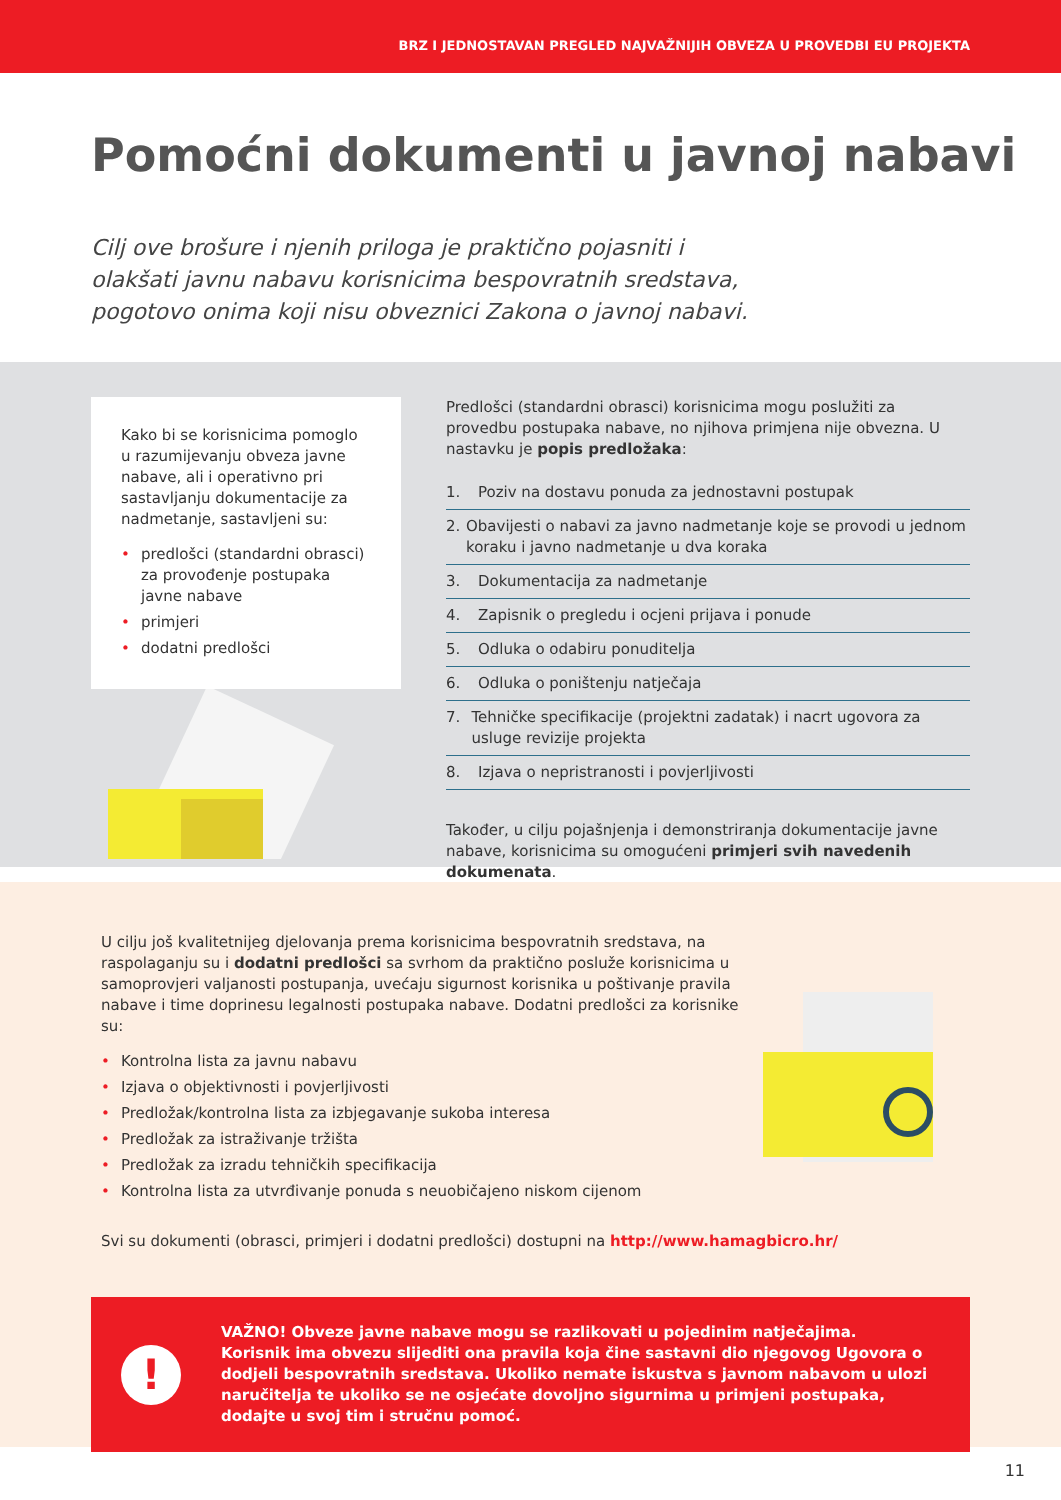BRZ I JEDNOSTAVAN PREGLED NAJVAŽNIJIH OBVEZA U PROVEDBI EU PROJEKTA
Pomoćni dokumenti u javnoj nabavi
Cilj ove brošure i njenih priloga je praktično pojasniti i olakšati javnu nabavu korisnicima bespovratnih sredstava, pogotovo onima koji nisu obveznici Zakona o javnoj nabavi.
Kako bi se korisnicima pomoglo u razumijevanju obveza javne nabave, ali i operativno pri sastavljanju dokumentacije za nadmetanje, sastavljeni su:
• predlošci (standardni obrasci) za provođenje postupaka javne nabave
• primjeri
• dodatni predlošci
Predlošci (standardni obrasci) korisnicima mogu poslužiti za provedbu postupaka nabave, no njihova primjena nije obvezna. U nastavku je popis predložaka:
1. Poziv na dostavu ponuda za jednostavni postupak
2. Obavijesti o nabavi za javno nadmetanje koje se provodi u jednom koraku i javno nadmetanje u dva koraka
3. Dokumentacija za nadmetanje
4. Zapisnik o pregledu i ocjeni prijava i ponude
5. Odluka o odabiru ponuditelja
6. Odluka o poništenju natječaja
7. Tehničke specifikacije (projektni zadatak) i nacrt ugovora za usluge revizije projekta
8. Izjava o nepristranosti i povjerljivosti
Također, u cilju pojašnjenja i demonstriranja dokumentacije javne nabave, korisnicima su omogućeni primjeri svih navedenih dokumenata.
U cilju još kvalitetnijeg djelovanja prema korisnicima bespovratnih sredstava, na raspolaganju su i dodatni predlošci sa svrhom da praktično posluže korisnicima u samoprovjeri valjanosti postupanja, uvećaju sigurnost korisnika u poštivanje pravila nabave i time doprinesu legalnosti postupaka nabave. Dodatni predlošci za korisnike su:
• Kontrolna lista za javnu nabavu
• Izjava o objektivnosti i povjerljivosti
• Predložak/kontrolna lista za izbjegavanje sukoba interesa
• Predložak za istraživanje tržišta
• Predložak za izradu tehničkih specifikacija
• Kontrolna lista za utvrđivanje ponuda s neuobičajeno niskom cijenom
Svi su dokumenti (obrasci, primjeri i dodatni predlošci) dostupni na http://www.hamagbicro.hr/
!
VAŽNO! Obveze javne nabave mogu se razlikovati u pojedinim natječajima.
Korisnik ima obvezu slijediti ona pravila koja čine sastavni dio njegovog Ugovora o dodjeli bespovratnih sredstava. Ukoliko nemate iskustva s javnom nabavom u ulozi naručitelja te ukoliko se ne osjećate dovoljno sigurnima u primjeni postupaka, dodajte u svoj tim i stručnu pomoć.
11